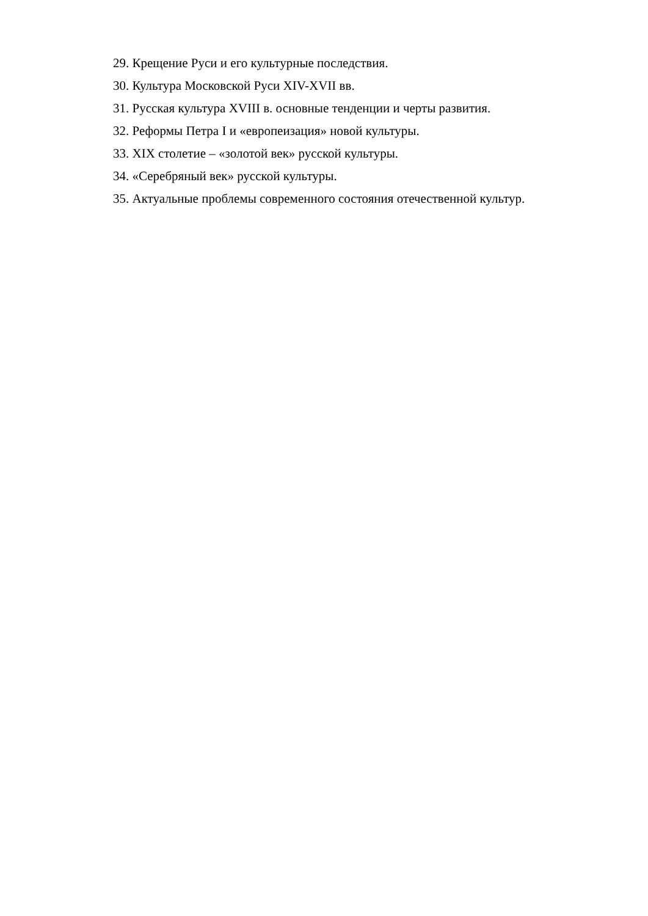29. Крещение Руси и его культурные последствия.
30. Культура Московской Руси XIV-XVII вв.
31. Русская культура XVIII в. основные тенденции и черты развития.
32. Реформы Петра I и «европеизация» новой культуры.
33. XIX столетие – «золотой век» русской культуры.
34. «Серебряный век» русской культуры.
35. Актуальные проблемы современного состояния отечественной культур.